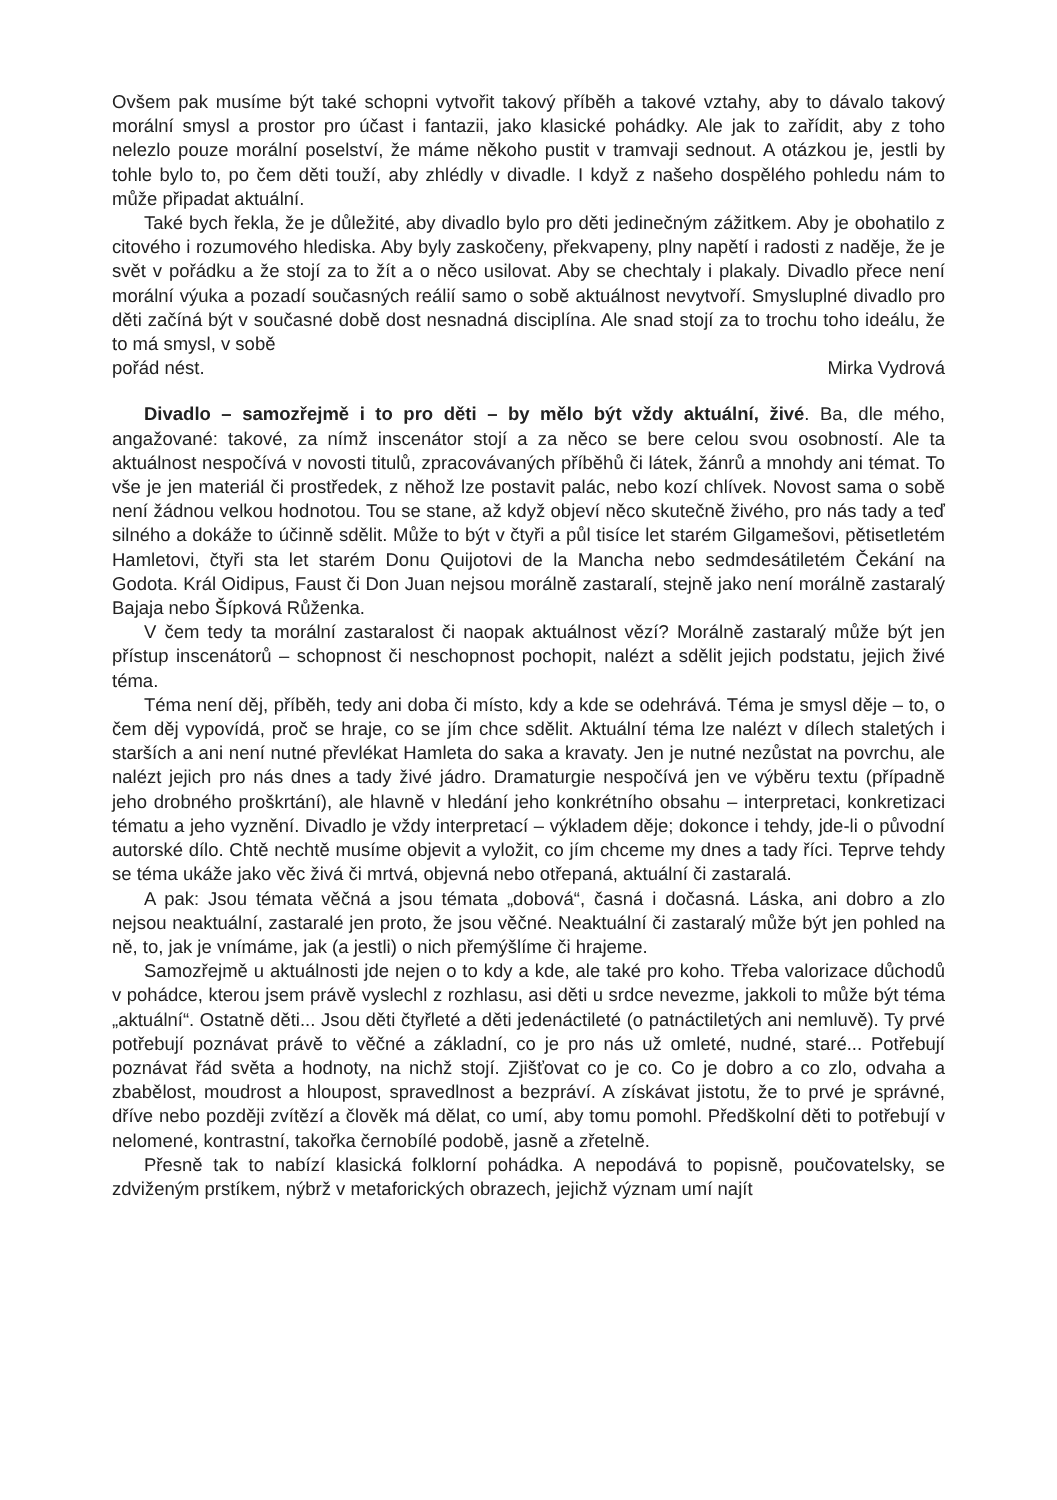Ovšem pak musíme být také schopni vytvořit takový příběh a takové vztahy, aby to dávalo takový morální smysl a prostor pro účast i fantazii, jako klasické pohádky. Ale jak to zařídit, aby z toho nelezlo pouze morální poselství, že máme někoho pustit v tramvaji sednout. A otázkou je, jestli by tohle bylo to, po čem děti touží, aby zhlédly v divadle. I když z našeho dospělého pohledu nám to může připadat aktuální.
Také bych řekla, že je důležité, aby divadlo bylo pro děti jedinečným zážitkem. Aby je obohatilo z citového i rozumového hlediska. Aby byly zaskočeny, překvapeny, plny napětí i radosti z naděje, že je svět v pořádku a že stojí za to žít a o něco usilovat. Aby se chechtaly i plakaly. Divadlo přece není morální výuka a pozadí současných reálií samo o sobě aktuálnost nevytvoří. Smysluplné divadlo pro děti začíná být v současné době dost nesnadná disciplína. Ale snad stojí za to trochu toho ideálu, že to má smysl, v sobě
pořád nést. Mirka Vydrová
Divadlo – samozřejmě i to pro děti – by mělo být vždy aktuální, živé. Ba, dle mého, angažované: takové, za nímž inscenátor stojí a za něco se bere celou svou osobností. Ale ta aktuálnost nespočívá v novosti titulů, zpracovávaných příběhů či látek, žánrů a mnohdy ani témat. To vše je jen materiál či prostředek, z něhož lze postavit palác, nebo kozí chlívek. Novost sama o sobě není žádnou velkou hodnotou. Tou se stane, až když objeví něco skutečně živého, pro nás tady a teď silného a dokáže to účinně sdělit. Může to být v čtyři a půl tisíce let starém Gilgamešovi, pětisetletém Hamletovi, čtyři sta let starém Donu Quijotovi de la Mancha nebo sedmdesátiletém Čekání na Godota. Král Oidipus, Faust či Don Juan nejsou morálně zastaralí, stejně jako není morálně zastaralý Bajaja nebo Šípková Růženka.
V čem tedy ta morální zastaralost či naopak aktuálnost vězí? Morálně zastaralý může být jen přístup inscenátorů – schopnost či neschopnost pochopit, nalézt a sdělit jejich podstatu, jejich živé téma.
Téma není děj, příběh, tedy ani doba či místo, kdy a kde se odehrává. Téma je smysl děje – to, o čem děj vypovídá, proč se hraje, co se jím chce sdělit. Aktuální téma lze nalézt v dílech staletých i starších a ani není nutné převlékat Hamleta do saka a kravaty. Jen je nutné nezůstat na povrchu, ale nalézt jejich pro nás dnes a tady živé jádro. Dramaturgie nespočívá jen ve výběru textu (případně jeho drobného proškrtání), ale hlavně v hledání jeho konkrétního obsahu – interpretaci, konkretizaci tématu a jeho vyznění. Divadlo je vždy interpretací – výkladem děje; dokonce i tehdy, jde-li o původní autorské dílo. Chtě nechtě musíme objevit a vyložit, co jím chceme my dnes a tady říci. Teprve tehdy se téma ukáže jako věc živá či mrtvá, objevná nebo otřepaná, aktuální či zastaralá.
A pak: Jsou témata věčná a jsou témata „dobová“, časná i dočasná. Láska, ani dobro a zlo nejsou neaktuální, zastaralé jen proto, že jsou věčné. Neaktuální či zastaralý může být jen pohled na ně, to, jak je vnímáme, jak (a jestli) o nich přemýšlíme či hrajeme.
Samozřejmě u aktuálnosti jde nejen o to kdy a kde, ale také pro koho. Třeba valorizace důchodů v pohádce, kterou jsem právě vyslechl z rozhlasu, asi děti u srdce nevezme, jakkoli to může být téma „aktuální“. Ostatně děti... Jsou děti čtyřleté a děti jedenáctileté (o patnáctiletých ani nemluvě). Ty prvé potřebují poznávat právě to věčné a základní, co je pro nás už omleté, nudné, staré... Potřebují poznávat řád světa a hodnoty, na nichž stojí. Zjišťovat co je co. Co je dobro a co zlo, odvaha a zbabělost, moudrost a hloupost, spravedlnost a bezpráví. A získávat jistotu, že to prvé je správné, dříve nebo později zvítězí a člověk má dělat, co umí, aby tomu pomohl. Předškolní děti to potřebují v nelomené, kontrastní, takořka černobílé podobě, jasně a zřetelně.
Přesně tak to nabízí klasická folklorní pohádka. A nepodává to popisně, poučovatelsky, se zdviženým prstíkem, nýbrž v metaforických obrazech, jejichž význam umí najít